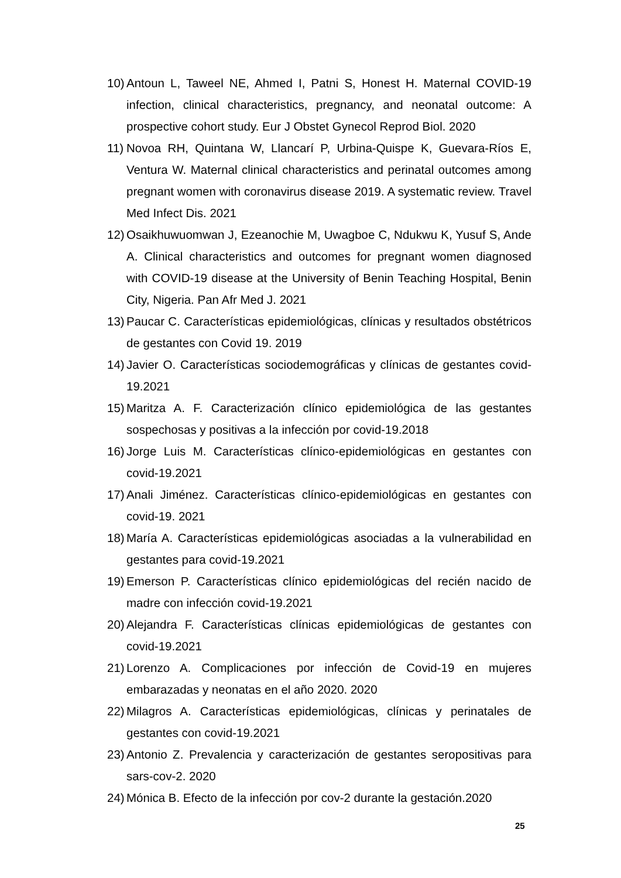10) Antoun L, Taweel NE, Ahmed I, Patni S, Honest H. Maternal COVID-19 infection, clinical characteristics, pregnancy, and neonatal outcome: A prospective cohort study. Eur J Obstet Gynecol Reprod Biol. 2020
11) Novoa RH, Quintana W, Llancarí P, Urbina-Quispe K, Guevara-Ríos E, Ventura W. Maternal clinical characteristics and perinatal outcomes among pregnant women with coronavirus disease 2019. A systematic review. Travel Med Infect Dis. 2021
12) Osaikhuwuomwan J, Ezeanochie M, Uwagboe C, Ndukwu K, Yusuf S, Ande A. Clinical characteristics and outcomes for pregnant women diagnosed with COVID-19 disease at the University of Benin Teaching Hospital, Benin City, Nigeria. Pan Afr Med J. 2021
13) Paucar C. Características epidemiológicas, clínicas y resultados obstétricos de gestantes con Covid 19. 2019
14) Javier O. Características sociodemográficas y clínicas de gestantes covid-19.2021
15) Maritza A. F. Caracterización clínico epidemiológica de las gestantes sospechosas y positivas a la infección por covid-19.2018
16) Jorge Luis M. Características clínico-epidemiológicas en gestantes con covid-19.2021
17) Anali Jiménez. Características clínico-epidemiológicas en gestantes con covid-19. 2021
18) María A. Características epidemiológicas asociadas a la vulnerabilidad en gestantes para covid-19.2021
19) Emerson P. Características clínico epidemiológicas del recién nacido de madre con infección covid-19.2021
20) Alejandra F. Características clínicas epidemiológicas de gestantes con covid-19.2021
21) Lorenzo A. Complicaciones por infección de Covid-19 en mujeres embarazadas y neonatas en el año 2020. 2020
22) Milagros A. Características epidemiológicas, clínicas y perinatales de gestantes con covid-19.2021
23) Antonio Z. Prevalencia y caracterización de gestantes seropositivas para sars-cov-2. 2020
24) Mónica B. Efecto de la infección por cov-2 durante la gestación.2020
25